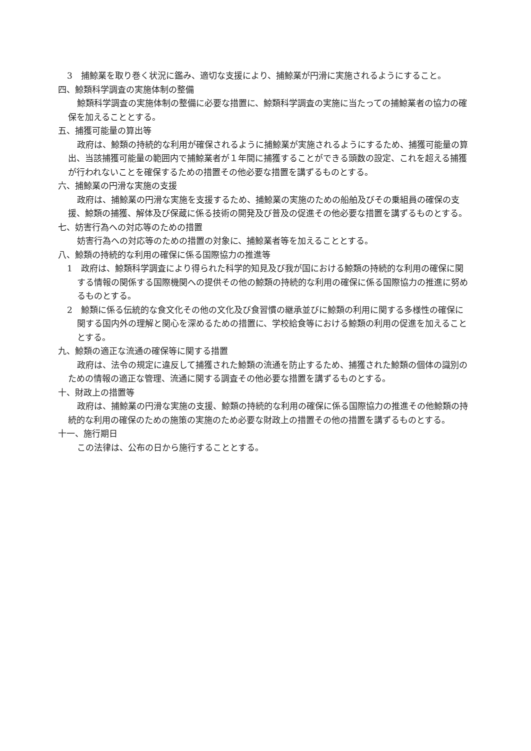3　捕鯨業を取り巻く状況に鑑み、適切な支援により、捕鯨業が円滑に実施されるようにすること。
四、鯨類科学調査の実施体制の整備
鯨類科学調査の実施体制の整備に必要な措置に、鯨類科学調査の実施に当たっての捕鯨業者の協力の確保を加えることとする。
五、捕獲可能量の算出等
政府は、鯨類の持続的な利用が確保されるように捕鯨業が実施されるようにするため、捕獲可能量の算出、当該捕獲可能量の範囲内で捕鯨業者が１年間に捕獲することができる頭数の設定、これを超える捕獲が行われないことを確保するための措置その他必要な措置を講ずるものとする。
六、捕鯨業の円滑な実施の支援
政府は、捕鯨業の円滑な実施を支援するため、捕鯨業の実施のための船舶及びその乗組員の確保の支援、鯨類の捕獲、解体及び保蔵に係る技術の開発及び普及の促進その他必要な措置を講ずるものとする。
七、妨害行為への対応等のための措置
妨害行為への対応等のための措置の対象に、捕鯨業者等を加えることとする。
八、鯨類の持続的な利用の確保に係る国際協力の推進等
1　政府は、鯨類科学調査により得られた科学的知見及び我が国における鯨類の持続的な利用の確保に関する情報の関係する国際機関への提供その他の鯨類の持続的な利用の確保に係る国際協力の推進に努めるものとする。
2　鯨類に係る伝統的な食文化その他の文化及び食習慣の継承並びに鯨類の利用に関する多様性の確保に関する国内外の理解と関心を深めるための措置に、学校給食等における鯨類の利用の促進を加えることとする。
九、鯨類の適正な流通の確保等に関する措置
政府は、法令の規定に違反して捕獲された鯨類の流通を防止するため、捕獲された鯨類の個体の識別のための情報の適正な管理、流通に関する調査その他必要な措置を講ずるものとする。
十、財政上の措置等
政府は、捕鯨業の円滑な実施の支援、鯨類の持続的な利用の確保に係る国際協力の推進その他鯨類の持続的な利用の確保のための施策の実施のため必要な財政上の措置その他の措置を講ずるものとする。
十一、施行期日
この法律は、公布の日から施行することとする。